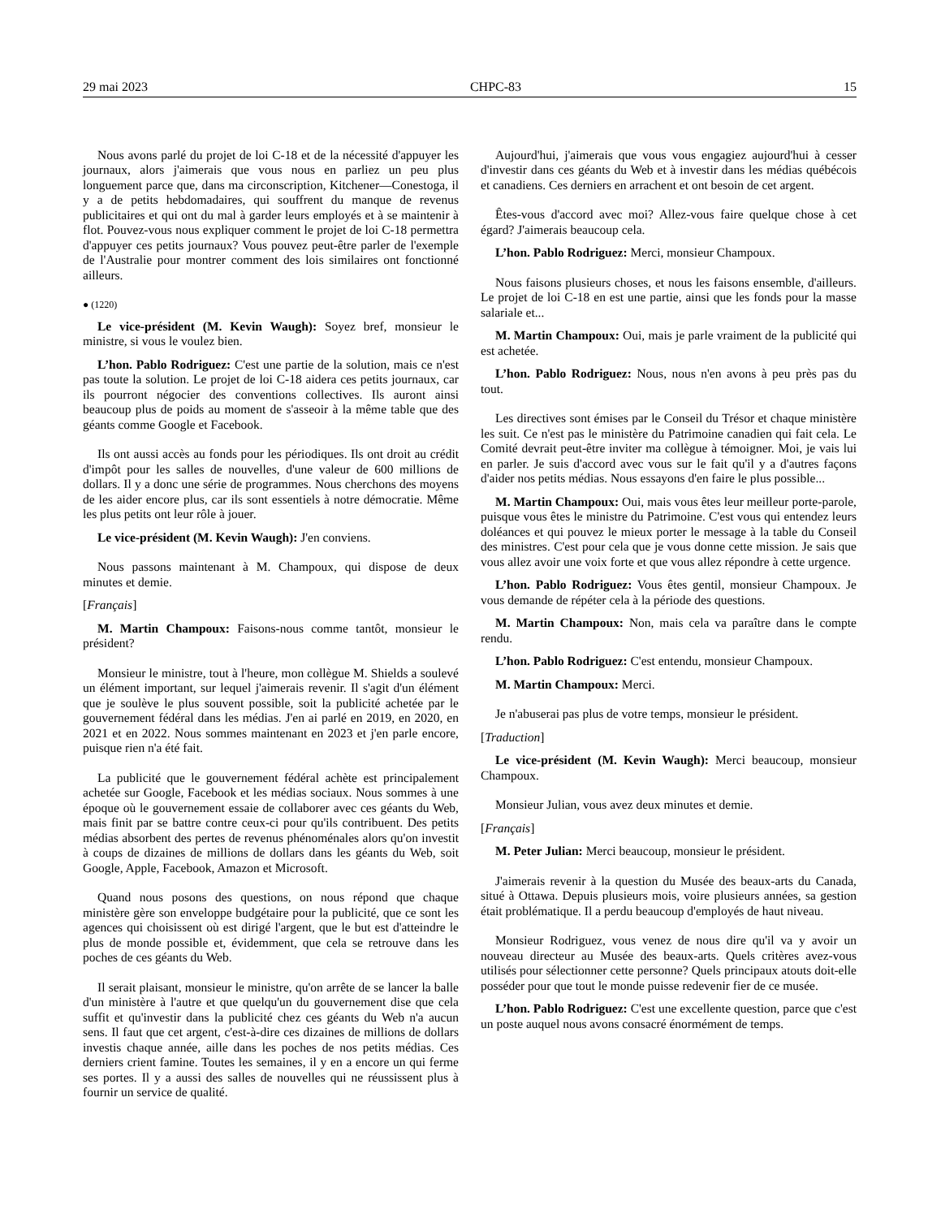29 mai 2023 CHPC-83 15
Nous avons parlé du projet de loi C-18 et de la nécessité d'appuyer les journaux, alors j'aimerais que vous nous en parliez un peu plus longuement parce que, dans ma circonscription, Kitchener—Conestoga, il y a de petits hebdomadaires, qui souffrent du manque de revenus publicitaires et qui ont du mal à garder leurs employés et à se maintenir à flot. Pouvez-vous nous expliquer comment le projet de loi C-18 permettra d'appuyer ces petits journaux? Vous pouvez peut-être parler de l'exemple de l'Australie pour montrer comment des lois similaires ont fonctionné ailleurs.
● (1220)
Le vice-président (M. Kevin Waugh): Soyez bref, monsieur le ministre, si vous le voulez bien.
L’hon. Pablo Rodriguez: C'est une partie de la solution, mais ce n'est pas toute la solution. Le projet de loi C-18 aidera ces petits journaux, car ils pourront négocier des conventions collectives. Ils auront ainsi beaucoup plus de poids au moment de s'asseoir à la même table que des géants comme Google et Facebook.
Ils ont aussi accès au fonds pour les périodiques. Ils ont droit au crédit d'impôt pour les salles de nouvelles, d'une valeur de 600 millions de dollars. Il y a donc une série de programmes. Nous cherchons des moyens de les aider encore plus, car ils sont essentiels à notre démocratie. Même les plus petits ont leur rôle à jouer.
Le vice-président (M. Kevin Waugh): J'en conviens.
Nous passons maintenant à M. Champoux, qui dispose de deux minutes et demie.
[Français]
M. Martin Champoux: Faisons-nous comme tantôt, monsieur le président?
Monsieur le ministre, tout à l'heure, mon collègue M. Shields a soulevé un élément important, sur lequel j'aimerais revenir. Il s'agit d'un élément que je soulève le plus souvent possible, soit la publicité achetée par le gouvernement fédéral dans les médias. J'en ai parlé en 2019, en 2020, en 2021 et en 2022. Nous sommes maintenant en 2023 et j'en parle encore, puisque rien n'a été fait.
La publicité que le gouvernement fédéral achète est principalement achetée sur Google, Facebook et les médias sociaux. Nous sommes à une époque où le gouvernement essaie de collaborer avec ces géants du Web, mais finit par se battre contre ceux-ci pour qu'ils contribuent. Des petits médias absorbent des pertes de revenus phénoménales alors qu'on investit à coups de dizaines de millions de dollars dans les géants du Web, soit Google, Apple, Facebook, Amazon et Microsoft.
Quand nous posons des questions, on nous répond que chaque ministère gère son enveloppe budgétaire pour la publicité, que ce sont les agences qui choisissent où est dirigé l'argent, que le but est d'atteindre le plus de monde possible et, évidemment, que cela se retrouve dans les poches de ces géants du Web.
Il serait plaisant, monsieur le ministre, qu'on arrête de se lancer la balle d'un ministère à l'autre et que quelqu'un du gouvernement dise que cela suffit et qu'investir dans la publicité chez ces géants du Web n'a aucun sens. Il faut que cet argent, c'est-à-dire ces dizaines de millions de dollars investis chaque année, aille dans les poches de nos petits médias. Ces derniers crient famine. Toutes les semaines, il y en a encore un qui ferme ses portes. Il y a aussi des salles de nouvelles qui ne réussissent plus à fournir un service de qualité.
Aujourd'hui, j'aimerais que vous vous engagiez aujourd'hui à cesser d'investir dans ces géants du Web et à investir dans les médias québécois et canadiens. Ces derniers en arrachent et ont besoin de cet argent.
Êtes-vous d'accord avec moi? Allez-vous faire quelque chose à cet égard? J'aimerais beaucoup cela.
L’hon. Pablo Rodriguez: Merci, monsieur Champoux.
Nous faisons plusieurs choses, et nous les faisons ensemble, d'ailleurs. Le projet de loi C-18 en est une partie, ainsi que les fonds pour la masse salariale et...
M. Martin Champoux: Oui, mais je parle vraiment de la publicité qui est achetée.
L’hon. Pablo Rodriguez: Nous, nous n'en avons à peu près pas du tout.
Les directives sont émises par le Conseil du Trésor et chaque ministère les suit. Ce n'est pas le ministère du Patrimoine canadien qui fait cela. Le Comité devrait peut-être inviter ma collègue à témoigner. Moi, je vais lui en parler. Je suis d'accord avec vous sur le fait qu'il y a d'autres façons d'aider nos petits médias. Nous essayons d'en faire le plus possible...
M. Martin Champoux: Oui, mais vous êtes leur meilleur porte-parole, puisque vous êtes le ministre du Patrimoine. C'est vous qui entendez leurs doléances et qui pouvez le mieux porter le message à la table du Conseil des ministres. C'est pour cela que je vous donne cette mission. Je sais que vous allez avoir une voix forte et que vous allez répondre à cette urgence.
L’hon. Pablo Rodriguez: Vous êtes gentil, monsieur Champoux. Je vous demande de répéter cela à la période des questions.
M. Martin Champoux: Non, mais cela va paraître dans le compte rendu.
L’hon. Pablo Rodriguez: C'est entendu, monsieur Champoux.
M. Martin Champoux: Merci.
Je n'abuserai pas plus de votre temps, monsieur le président.
[Traduction]
Le vice-président (M. Kevin Waugh): Merci beaucoup, monsieur Champoux.
Monsieur Julian, vous avez deux minutes et demie.
[Français]
M. Peter Julian: Merci beaucoup, monsieur le président.
J'aimerais revenir à la question du Musée des beaux-arts du Canada, situé à Ottawa. Depuis plusieurs mois, voire plusieurs années, sa gestion était problématique. Il a perdu beaucoup d'employés de haut niveau.
Monsieur Rodriguez, vous venez de nous dire qu'il va y avoir un nouveau directeur au Musée des beaux-arts. Quels critères avez-vous utilisés pour sélectionner cette personne? Quels principaux atouts doit-elle posséder pour que tout le monde puisse redevenir fier de ce musée.
L’hon. Pablo Rodriguez: C'est une excellente question, parce que c'est un poste auquel nous avons consacré énormément de temps.